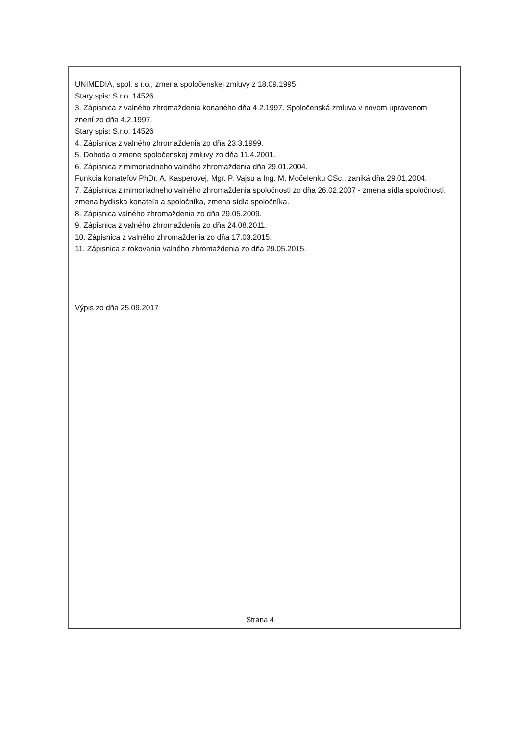UNIMEDIA, spol. s r.o., zmena spoločenskej zmluvy z 18.09.1995.
Stary spis: S.r.o. 14526
3. Zápisnica z valného zhromaždenia konaného dňa 4.2.1997. Spoločenská zmluva v novom upravenom znení zo dňa 4.2.1997.
Stary spis: S.r.o. 14526
4. Zápisnica z valného zhromaždenia zo dňa 23.3.1999.
5. Dohoda o zmene spoločenskej zmluvy zo dňa 11.4.2001.
6. Zápisnica z mimoriadneho valného zhromaždenia dňa 29.01.2004.
Funkcia konateľov PhDr. A. Kasperovej, Mgr. P. Vajsu a Ing. M. Močelenku CSc., zaniká dňa 29.01.2004.
7. Zápisnica z mimoriadneho valného zhromaždenia spoločnosti zo dňa 26.02.2007 - zmena sídla spoločnosti, zmena bydliska konateľa a spoločníka, zmena sídla spoločníka.
8. Zápisnica valného zhromaždenia zo dňa 29.05.2009.
9. Zápisnica z valného zhromaždenia zo dňa 24.08.2011.
10. Zápisnica z valného zhromaždenia zo dňa 17.03.2015.
11. Zápisnica z rokovania valného zhromaždenia zo dňa 29.05.2015.
Výpis zo dňa 25.09.2017
Strana 4